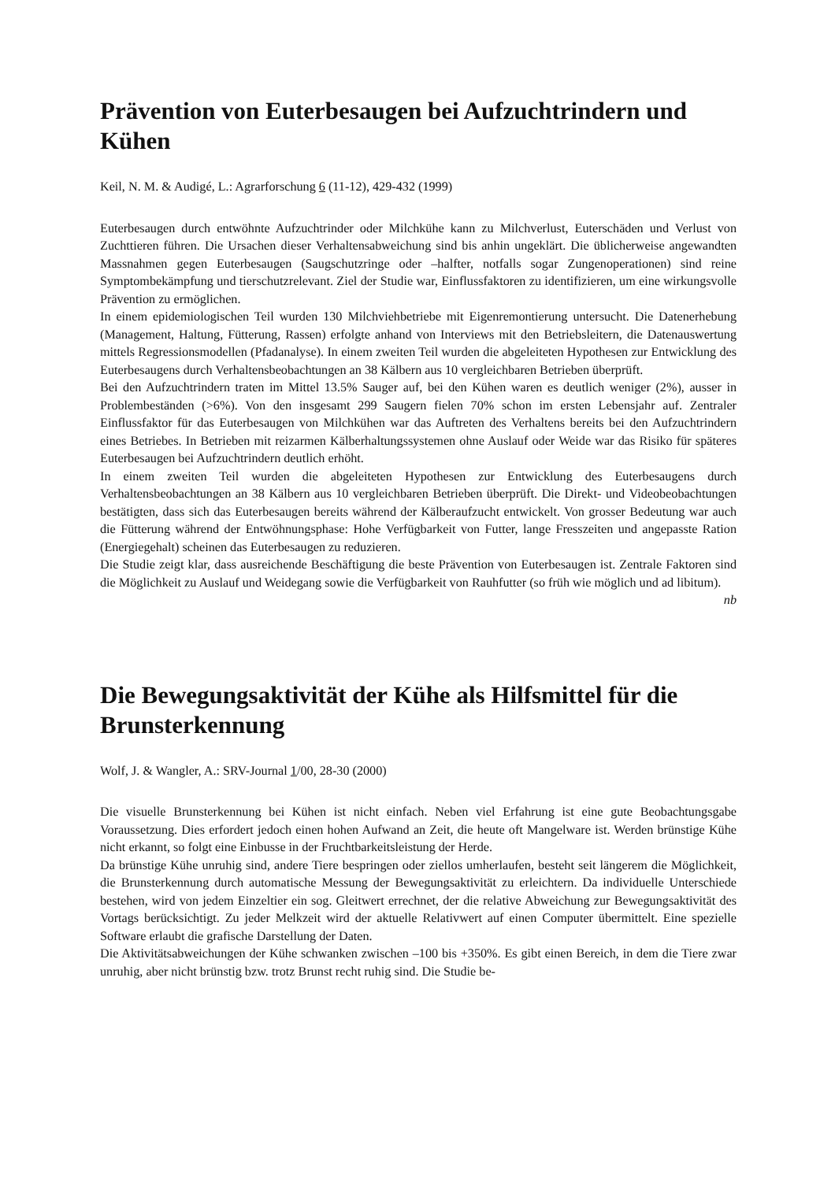Prävention von Euterbesaugen bei Aufzuchtrindern und Kühen
Keil, N. M. & Audigé, L.: Agrarforschung 6 (11-12), 429-432 (1999)
Euterbesaugen durch entwöhnte Aufzuchtrinder oder Milchkühe kann zu Milchverlust, Euterschäden und Verlust von Zuchttieren führen. Die Ursachen dieser Verhaltensabweichung sind bis anhin ungeklärt. Die üblicherweise angewandten Massnahmen gegen Euterbesaugen (Saugschutzringe oder –halfter, notfalls sogar Zungenoperationen) sind reine Symptombekämpfung und tierschutzrelevant. Ziel der Studie war, Einflussfaktoren zu identifizieren, um eine wirkungsvolle Prävention zu ermöglichen.
In einem epidemiologischen Teil wurden 130 Milchviehbetriebe mit Eigenremontierung untersucht. Die Datenerhebung (Management, Haltung, Fütterung, Rassen) erfolgte anhand von Interviews mit den Betriebsleitern, die Datenauswertung mittels Regressionsmodellen (Pfadanalyse). In einem zweiten Teil wurden die abgeleiteten Hypothesen zur Entwicklung des Euterbesaugens durch Verhaltensbeobachtungen an 38 Kälbern aus 10 vergleichbaren Betrieben überprüft.
Bei den Aufzuchtrindern traten im Mittel 13.5% Sauger auf, bei den Kühen waren es deutlich weniger (2%), ausser in Problembeständen (>6%). Von den insgesamt 299 Saugern fielen 70% schon im ersten Lebensjahr auf. Zentraler Einflussfaktor für das Euterbesaugen von Milchkühen war das Auftreten des Verhaltens bereits bei den Aufzuchtrindern eines Betriebes. In Betrieben mit reizarmen Kälberhaltungssystemen ohne Auslauf oder Weide war das Risiko für späteres Euterbesaugen bei Aufzuchtrindern deutlich erhöht.
In einem zweiten Teil wurden die abgeleiteten Hypothesen zur Entwicklung des Euterbesaugens durch Verhaltensbeobachtungen an 38 Kälbern aus 10 vergleichbaren Betrieben überprüft. Die Direkt- und Videobeobachtungen bestätigten, dass sich das Euterbesaugen bereits während der Kälberaufzucht entwickelt. Von grosser Bedeutung war auch die Fütterung während der Entwöhnungsphase: Hohe Verfügbarkeit von Futter, lange Fresszeiten und angepasste Ration (Energiegehalt) scheinen das Euterbesaugen zu reduzieren.
Die Studie zeigt klar, dass ausreichende Beschäftigung die beste Prävention von Euterbesaugen ist. Zentrale Faktoren sind die Möglichkeit zu Auslauf und Weidegang sowie die Verfügbarkeit von Rauhfutter (so früh wie möglich und ad libitum).
nb
Die Bewegungsaktivität der Kühe als Hilfsmittel für die Brunsterkennung
Wolf, J. & Wangler, A.: SRV-Journal 1/00, 28-30 (2000)
Die visuelle Brunsterkennung bei Kühen ist nicht einfach. Neben viel Erfahrung ist eine gute Beobachtungsgabe Voraussetzung. Dies erfordert jedoch einen hohen Aufwand an Zeit, die heute oft Mangelware ist. Werden brünstige Kühe nicht erkannt, so folgt eine Einbusse in der Fruchtbarkeitsleistung der Herde.
Da brünstige Kühe unruhig sind, andere Tiere bespringen oder ziellos umherlaufen, besteht seit längerem die Möglichkeit, die Brunsterkennung durch automatische Messung der Bewegungsaktivität zu erleichtern. Da individuelle Unterschiede bestehen, wird von jedem Einzeltier ein sog. Gleitwert errechnet, der die relative Abweichung zur Bewegungsaktivität des Vortags berücksichtigt. Zu jeder Melkzeit wird der aktuelle Relativwert auf einen Computer übermittelt. Eine spezielle Software erlaubt die grafische Darstellung der Daten.
Die Aktivitätsabweichungen der Kühe schwanken zwischen –100 bis +350%. Es gibt einen Bereich, in dem die Tiere zwar unruhig, aber nicht brünstig bzw. trotz Brunst recht ruhig sind. Die Studie be-